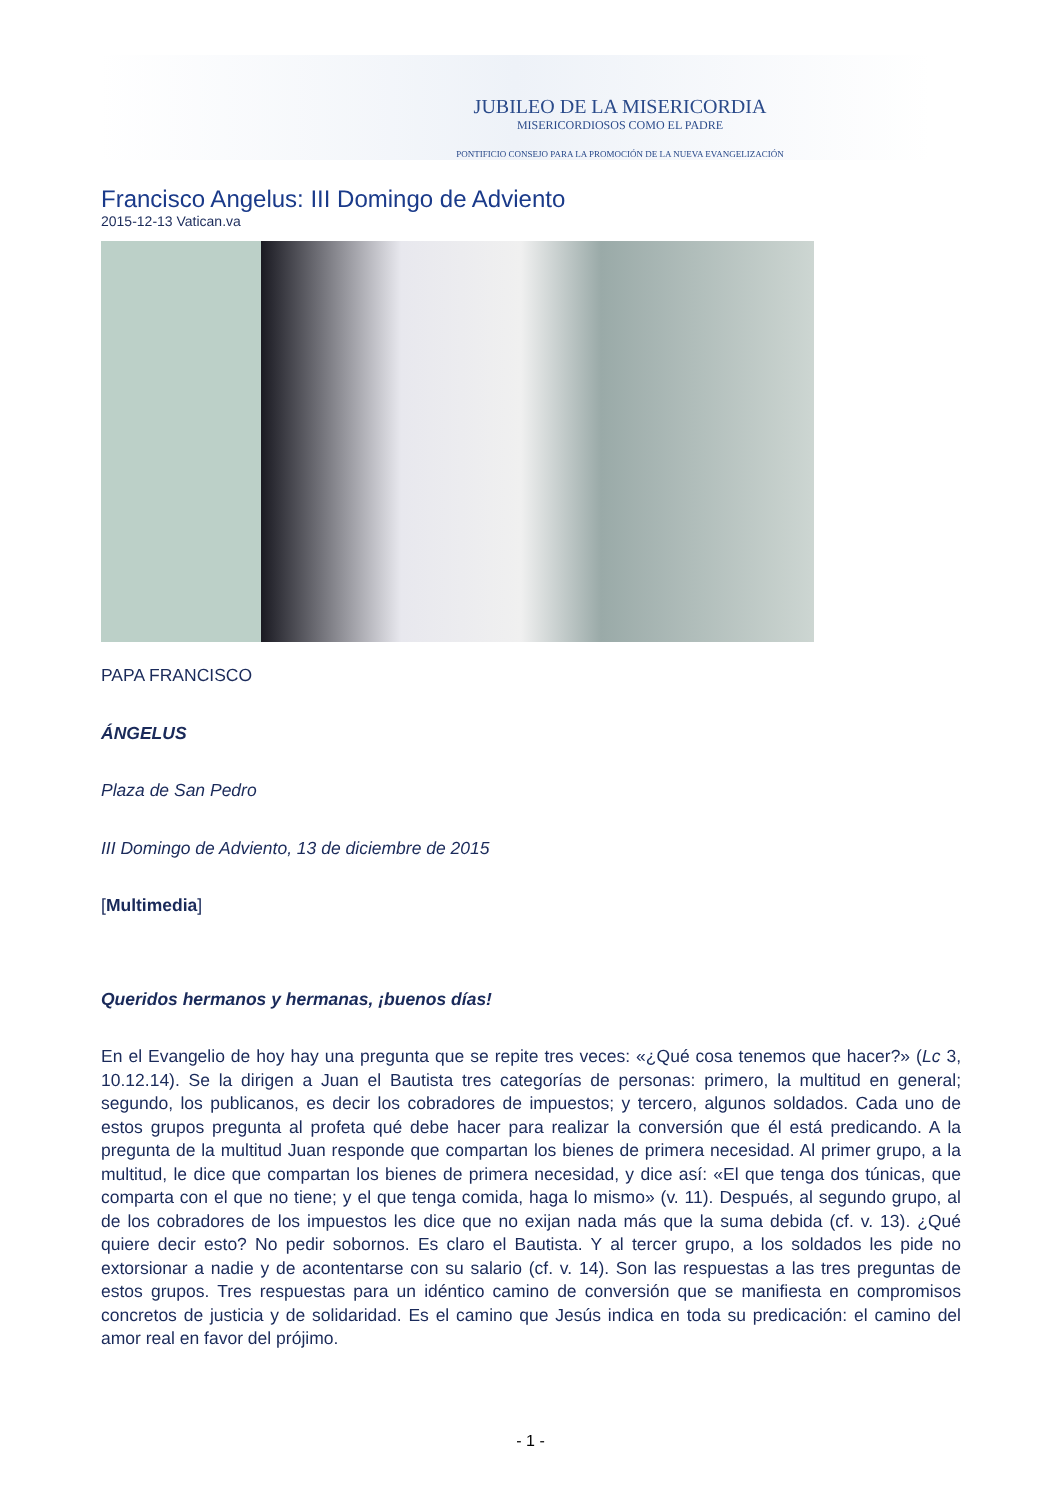JUBILEO DE LA MISERICORDIA
MISERICORDIOSOS COMO EL PADRE
PONTIFICIO CONSEJO PARA LA PROMOCIÓN DE LA NUEVA EVANGELIZACIÓN
Francisco Angelus: III Domingo de Adviento
2015-12-13 Vatican.va
PAPA FRANCISCO
ÁNGELUS
Plaza de San Pedro
III Domingo de Adviento, 13 de diciembre de 2015
[Multimedia]
Queridos hermanos y hermanas, ¡buenos días!
En el Evangelio de hoy hay una pregunta que se repite tres veces: «¿Qué cosa tenemos que hacer?» (Lc 3, 10.12.14). Se la dirigen a Juan el Bautista tres categorías de personas: primero, la multitud en general; segundo, los publicanos, es decir los cobradores de impuestos; y tercero, algunos soldados. Cada uno de estos grupos pregunta al profeta qué debe hacer para realizar la conversión que él está predicando. A la pregunta de la multitud Juan responde que compartan los bienes de primera necesidad. Al primer grupo, a la multitud, le dice que compartan los bienes de primera necesidad, y dice así: «El que tenga dos túnicas, que comparta con el que no tiene; y el que tenga comida, haga lo mismo» (v. 11). Después, al segundo grupo, al de los cobradores de los impuestos les dice que no exijan nada más que la suma debida (cf. v. 13). ¿Qué quiere decir esto? No pedir sobornos. Es claro el Bautista. Y al tercer grupo, a los soldados les pide no extorsionar a nadie y de acontentarse con su salario (cf. v. 14). Son las respuestas a las tres preguntas de estos grupos. Tres respuestas para un idéntico camino de conversión que se manifiesta en compromisos concretos de justicia y de solidaridad. Es el camino que Jesús indica en toda su predicación: el camino del amor real en favor del prójimo.
- 1 -